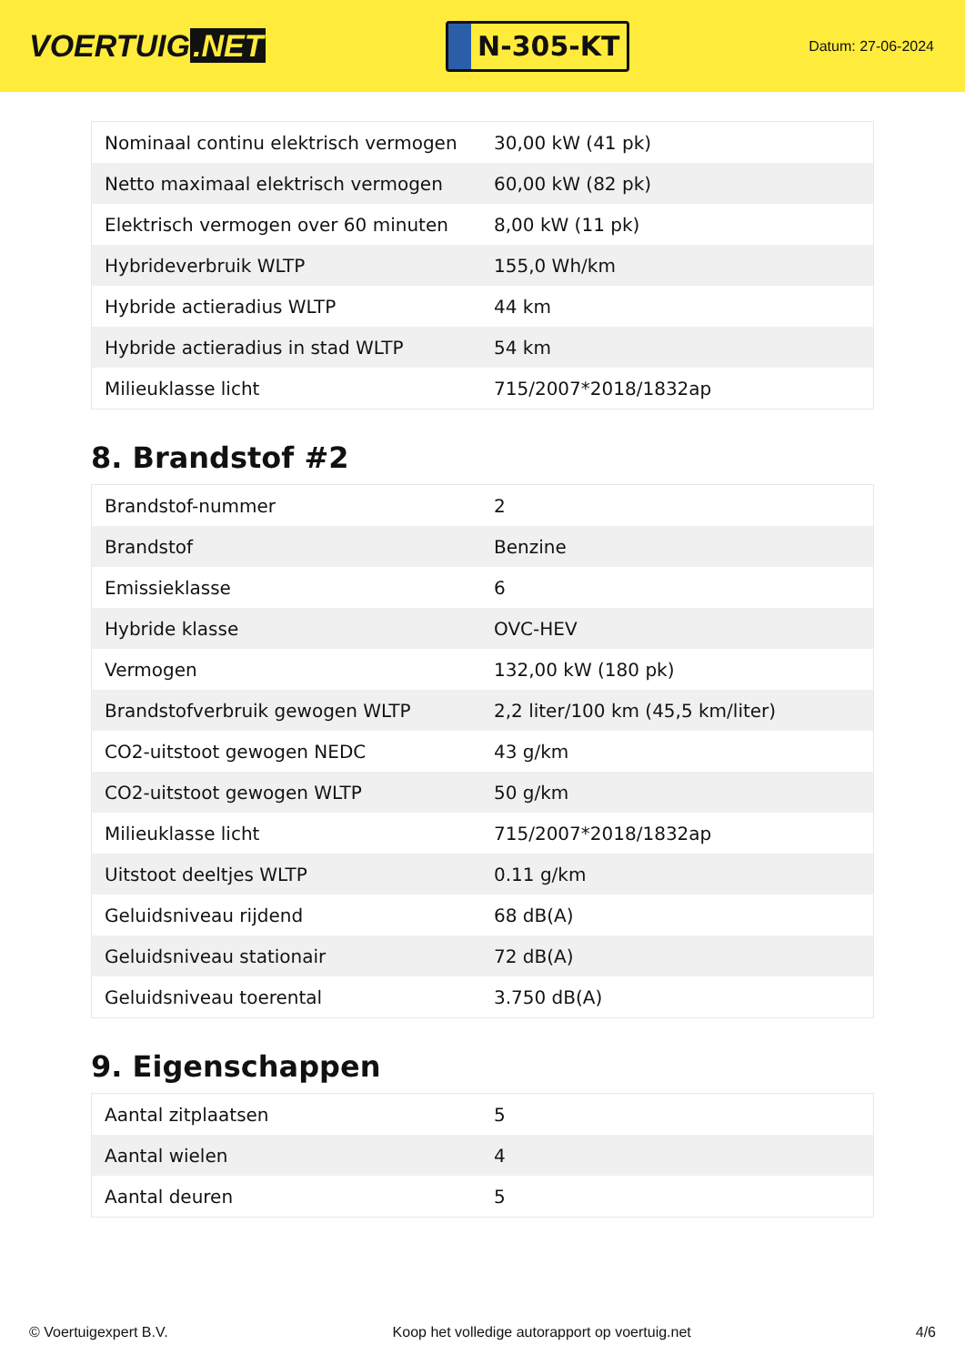VOERTUIG.NET
N-305-KT
Datum: 27-06-2024
| Nominaal continu elektrisch vermogen | 30,00 kW (41 pk) |
| Netto maximaal elektrisch vermogen | 60,00 kW (82 pk) |
| Elektrisch vermogen over 60 minuten | 8,00 kW (11 pk) |
| Hybrideverbruik WLTP | 155,0 Wh/km |
| Hybride actieradius WLTP | 44 km |
| Hybride actieradius in stad WLTP | 54 km |
| Milieuklasse licht | 715/2007*2018/1832ap |
8. Brandstof #2
| Brandstof-nummer | 2 |
| Brandstof | Benzine |
| Emissieklasse | 6 |
| Hybride klasse | OVC-HEV |
| Vermogen | 132,00 kW (180 pk) |
| Brandstofverbruik gewogen WLTP | 2,2 liter/100 km (45,5 km/liter) |
| CO2-uitstoot gewogen NEDC | 43 g/km |
| CO2-uitstoot gewogen WLTP | 50 g/km |
| Milieuklasse licht | 715/2007*2018/1832ap |
| Uitstoot deeltjes WLTP | 0.11 g/km |
| Geluidsniveau rijdend | 68 dB(A) |
| Geluidsniveau stationair | 72 dB(A) |
| Geluidsniveau toerental | 3.750 dB(A) |
9. Eigenschappen
| Aantal zitplaatsen | 5 |
| Aantal wielen | 4 |
| Aantal deuren | 5 |
© Voertuigexpert B.V. Koop het volledige autorapport op voertuig.net 4/6